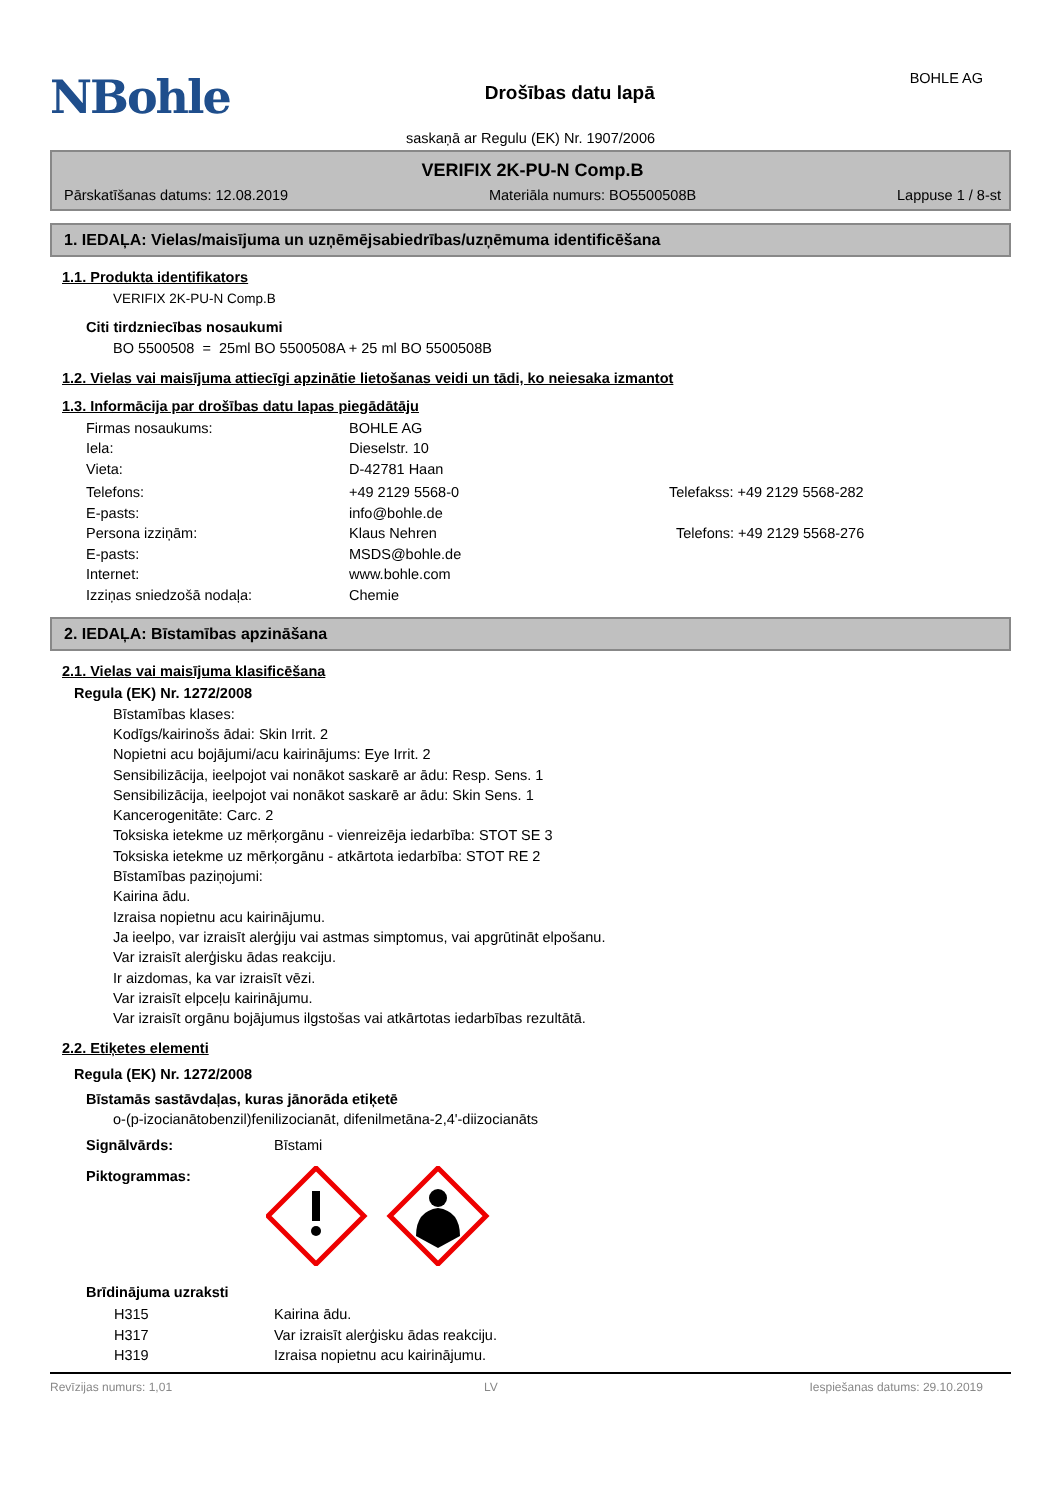NBohle
Drošības datu lapā
BOHLE AG
saskaņā ar Regulu (EK) Nr. 1907/2006
VERIFIX 2K-PU-N Comp.B
Pārskatīšanas datums: 12.08.2019 Materiāla numurs: BO5500508B Lappuse 1 / 8-st
1. IEDAĻA: Vielas/maisījuma un uzņēmējsabiedrības/uzņēmuma identificēšana
1.1. Produkta identifikators
VERIFIX 2K-PU-N Comp.B
Citi tirdzniecības nosaukumi
BO 5500508 = 25ml BO 5500508A + 25 ml BO 5500508B
1.2. Vielas vai maisījuma attiecīgi apzinātie lietošanas veidi un tādi, ko neiesaka izmantot
1.3. Informācija par drošības datu lapas piegādātāju
Firmas nosaukums: BOHLE AG
Iela: Dieselstr. 10
Vieta: D-42781 Haan
Telefons: +49 2129 5568-0 Telefakss: +49 2129 5568-282
E-pasts: info@bohle.de
Persona izziņām: Klaus Nehren Telefons: +49 2129 5568-276
E-pasts: MSDS@bohle.de
Internet: www.bohle.com
Izziņas sniedzošā nodaļa: Chemie
2. IEDAĻA: Bīstamības apzināšana
2.1. Vielas vai maisījuma klasificēšana
Regula (EK) Nr. 1272/2008
Bīstamības klases:
Kodīgs/kairinošs ādai: Skin Irrit. 2
Nopietni acu bojājumi/acu kairinājums: Eye Irrit. 2
Sensibilizācija, ieelpojot vai nonākot saskarē ar ādu: Resp. Sens. 1
Sensibilizācija, ieelpojot vai nonākot saskarē ar ādu: Skin Sens. 1
Kancerogenitāte: Carc. 2
Toksiska ietekme uz mērķorgānu - vienreizēja iedarbība: STOT SE 3
Toksiska ietekme uz mērķorgānu - atkārtota iedarbība: STOT RE 2
Bīstamības paziņojumi:
Kairina ādu.
Izraisa nopietnu acu kairinājumu.
Ja ieelpo, var izraisīt alerģiju vai astmas simptomus, vai apgrūtināt elpošanu.
Var izraisīt alerģisku ādas reakciju.
Ir aizdomas, ka var izraisīt vēzi.
Var izraisīt elpceļu kairinājumu.
Var izraisīt orgānu bojājumus ilgstošas vai atkārtotas iedarbības rezultātā.
2.2. Etiķetes elementi
Regula (EK) Nr. 1272/2008
Bīstamās sastāvdaļas, kuras jānorāda etiķetē
o-(p-izocianātobenzil)fenilizocianāt, difenilmetāna-2,4'-diizocianāts
Signālvārds: Bīstami
Piktogrammas:
Brīdinājuma uzraksti
H315 Kairina ādu.
H317 Var izraisīt alerģisku ādas reakciju.
H319 Izraisa nopietnu acu kairinājumu.
Revīzijas numurs: 1,01 LV Iespiešanas datums: 29.10.2019